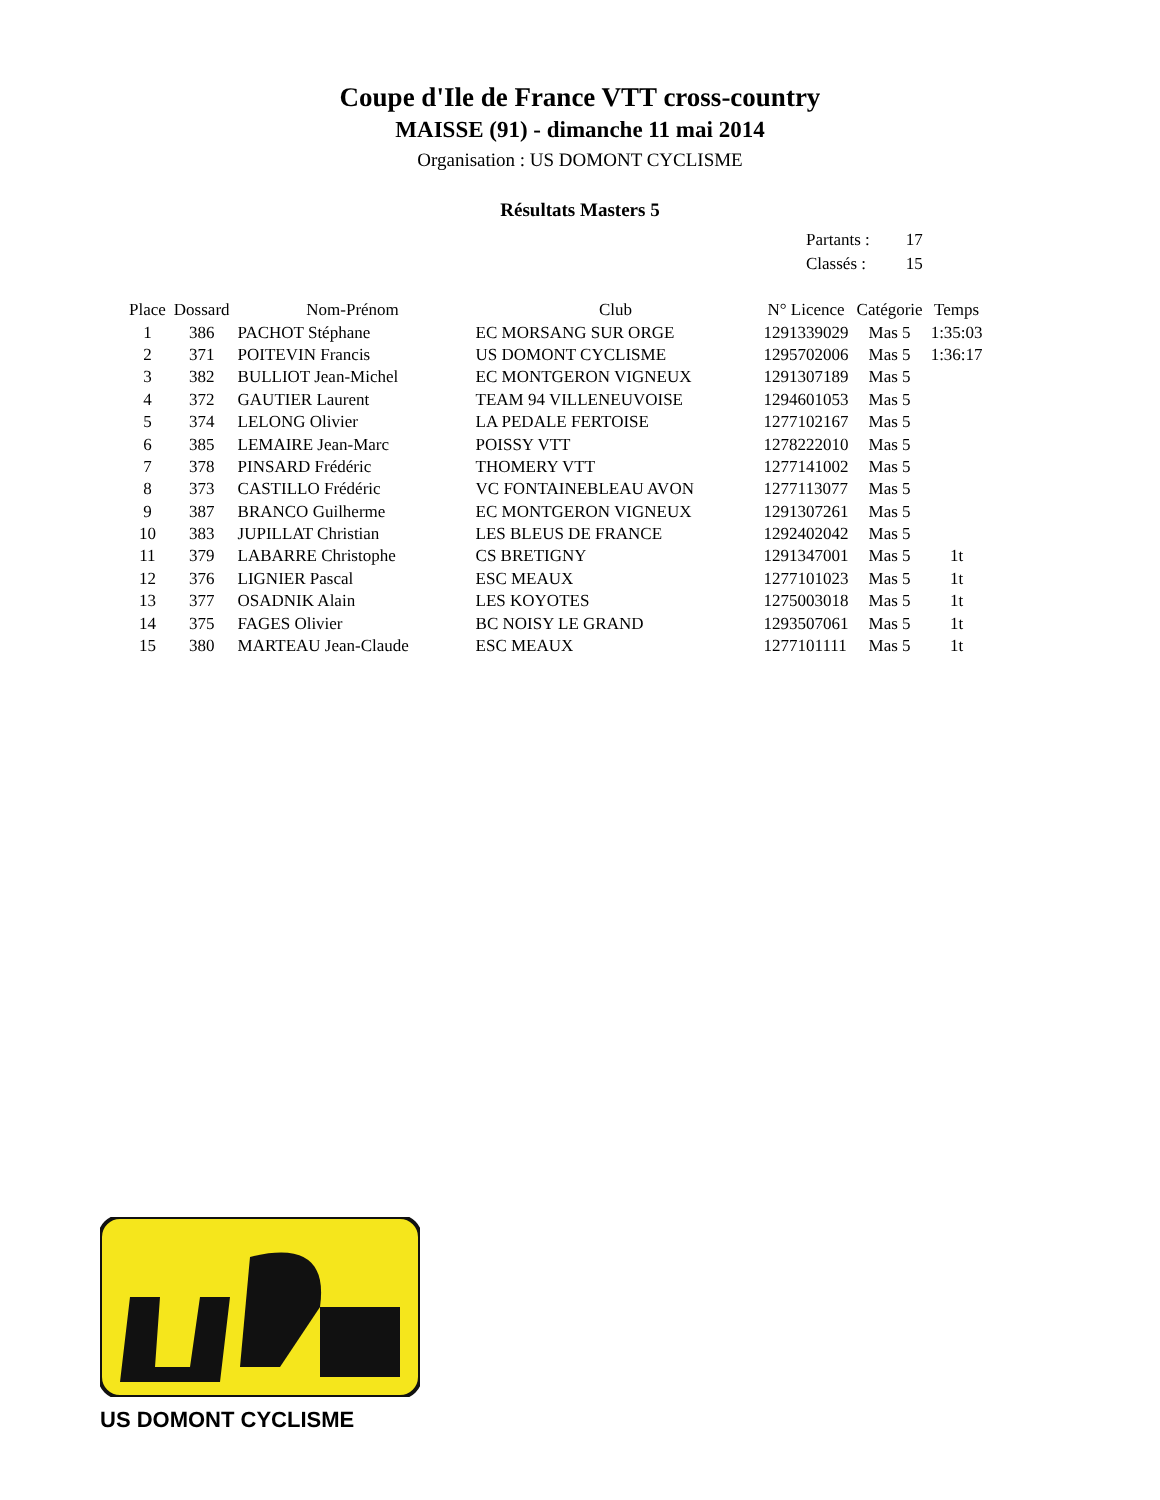Coupe d'Ile de France VTT cross-country
MAISSE (91) - dimanche 11 mai 2014
Organisation : US DOMONT CYCLISME
Résultats Masters 5
| Partants : | 17 |
| Classés : | 15 |
| Place | Dossard | Nom-Prénom | Club | N° Licence | Catégorie | Temps |
| --- | --- | --- | --- | --- | --- | --- |
| 1 | 386 | PACHOT Stéphane | EC MORSANG SUR ORGE | 1291339029 | Mas 5 | 1:35:03 |
| 2 | 371 | POITEVIN Francis | US DOMONT CYCLISME | 1295702006 | Mas 5 | 1:36:17 |
| 3 | 382 | BULLIOT Jean-Michel | EC MONTGERON VIGNEUX | 1291307189 | Mas 5 | |
| 4 | 372 | GAUTIER Laurent | TEAM 94 VILLENEUVOISE | 1294601053 | Mas 5 | |
| 5 | 374 | LELONG Olivier | LA PEDALE FERTOISE | 1277102167 | Mas 5 | |
| 6 | 385 | LEMAIRE Jean-Marc | POISSY VTT | 1278222010 | Mas 5 | |
| 7 | 378 | PINSARD Frédéric | THOMERY VTT | 1277141002 | Mas 5 | |
| 8 | 373 | CASTILLO Frédéric | VC FONTAINEBLEAU AVON | 1277113077 | Mas 5 | |
| 9 | 387 | BRANCO Guilherme | EC MONTGERON VIGNEUX | 1291307261 | Mas 5 | |
| 10 | 383 | JUPILLAT Christian | LES BLEUS DE FRANCE | 1292402042 | Mas 5 | |
| 11 | 379 | LABARRE Christophe | CS BRETIGNY | 1291347001 | Mas 5 | 1t |
| 12 | 376 | LIGNIER Pascal | ESC MEAUX | 1277101023 | Mas 5 | 1t |
| 13 | 377 | OSADNIK Alain | LES KOYOTES | 1275003018 | Mas 5 | 1t |
| 14 | 375 | FAGES Olivier | BC NOISY LE GRAND | 1293507061 | Mas 5 | 1t |
| 15 | 380 | MARTEAU Jean-Claude | ESC MEAUX | 1277101111 | Mas 5 | 1t |
US DOMONT CYCLISME